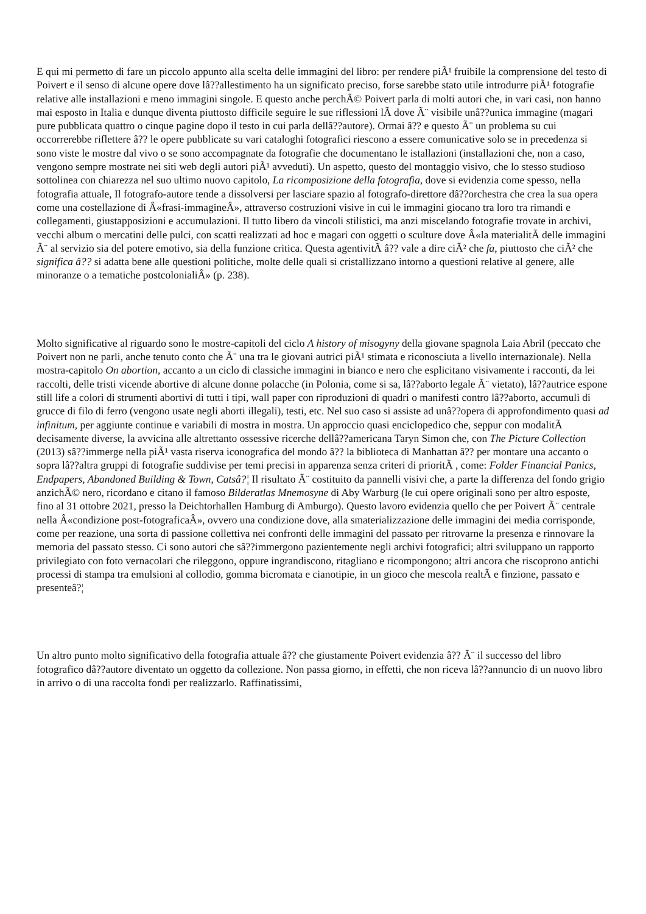E qui mi permetto di fare un piccolo appunto alla scelta delle immagini del libro: per rendere piÃ¹ fruibile la comprensione del testo di Poivert e il senso di alcune opere dove lâ??allestimento ha un significato preciso, forse sarebbe stato utile introdurre piÃ¹ fotografie relative alle installazioni e meno immagini singole. E questo anche perchÃ© Poivert parla di molti autori che, in vari casi, non hanno mai esposto in Italia e dunque diventa piuttosto difficile seguire le sue riflessioni lÃ dove Ã¨ visibile unâ??unica immagine (magari pure pubblicata quattro o cinque pagine dopo il testo in cui parla dellâ??autore). Ormai â?? e questo Ã¨ un problema su cui occorrerebbe riflettere â?? le opere pubblicate su vari cataloghi fotografici riescono a essere comunicative solo se in precedenza si sono viste le mostre dal vivo o se sono accompagnate da fotografie che documentano le istallazioni (installazioni che, non a caso, vengono sempre mostrate nei siti web degli autori piÃ¹ avveduti). Un aspetto, questo del montaggio visivo, che lo stesso studioso sottolinea con chiarezza nel suo ultimo nuovo capitolo, La ricomposizione della fotografia, dove si evidenzia come spesso, nella fotografia attuale, Il fotografo-autore tende a dissolversi per lasciare spazio al fotografo-direttore dâ??orchestra che crea la sua opera come una costellazione di Â«frasi-immagineÂ», attraverso costruzioni visive in cui le immagini giocano tra loro tra rimandi e collegamenti, giustapposizioni e accumulazioni. Il tutto libero da vincoli stilistici, ma anzi miscelando fotografie trovate in archivi, vecchi album o mercatini delle pulci, con scatti realizzati ad hoc e magari con oggetti o sculture dove Â«la materialitÃ delle immagini Ã¨ al servizio sia del potere emotivo, sia della funzione critica. Questa agentivitÃ â?? vale a dire ciÃ² che fa, piuttosto che ciÃ² che significa â?? si adatta bene alle questioni politiche, molte delle quali si cristallizzano intorno a questioni relative al genere, alle minoranze o a tematiche postcolonialiÂ» (p. 238).
Molto significative al riguardo sono le mostre-capitoli del ciclo A history of misogyny della giovane spagnola Laia Abril (peccato che Poivert non ne parli, anche tenuto conto che Ã¨ una tra le giovani autrici piÃ¹ stimata e riconosciuta a livello internazionale). Nella mostra-capitolo On abortion, accanto a un ciclo di classiche immagini in bianco e nero che esplicitano visivamente i racconti, da lei raccolti, delle tristi vicende abortive di alcune donne polacche (in Polonia, come si sa, lâ??aborto legale Ã¨ vietato), lâ??autrice espone still life a colori di strumenti abortivi di tutti i tipi, wall paper con riproduzioni di quadri o manifesti contro lâ??aborto, accumuli di grucce di filo di ferro (vengono usate negli aborti illegali), testi, etc. Nel suo caso si assiste ad unâ??opera di approfondimento quasi ad infinitum, per aggiunte continue e variabili di mostra in mostra. Un approccio quasi enciclopedico che, seppur con modalitÃ decisamente diverse, la avvicina alle altrettanto ossessive ricerche dellâ??americana Taryn Simon che, con The Picture Collection (2013) sâ??immerge nella piÃ¹ vasta riserva iconografica del mondo â?? la biblioteca di Manhattan â?? per montare una accanto o sopra lâ??altra gruppi di fotografie suddivise per temi precisi in apparenza senza criteri di prioritÃ , come: Folder Financial Panics, Endpapers, Abandoned Building & Town, Catsâ?¦ Il risultato Ã¨ costituito da pannelli visivi che, a parte la differenza del fondo grigio anzichÃ© nero, ricordano e citano il famoso Bilderatlas Mnemosyne di Aby Warburg (le cui opere originali sono per altro esposte, fino al 31 ottobre 2021, presso la Deichtorhallen Hamburg di Amburgo). Questo lavoro evidenzia quello che per Poivert Ã¨ centrale nella Â«condizione post-fotograficaÂ», ovvero una condizione dove, alla smaterializzazione delle immagini dei media corrisponde, come per reazione, una sorta di passione collettiva nei confronti delle immagini del passato per ritrovarne la presenza e rinnovare la memoria del passato stesso. Ci sono autori che sâ??immergono pazientemente negli archivi fotografici; altri sviluppano un rapporto privilegiato con foto vernacolari che rileggono, oppure ingrandiscono, ritagliano e ricompongono; altri ancora che riscoprono antichi processi di stampa tra emulsioni al collodio, gomma bicromata e cianotipie, in un gioco che mescola realtÃ e finzione, passato e presenteâ?¦
Un altro punto molto significativo della fotografia attuale â?? che giustamente Poivert evidenzia â?? Ã¨ il successo del libro fotografico dâ??autore diventato un oggetto da collezione. Non passa giorno, in effetti, che non riceva lâ??annuncio di un nuovo libro in arrivo o di una raccolta fondi per realizzarlo. Raffinatissimi,